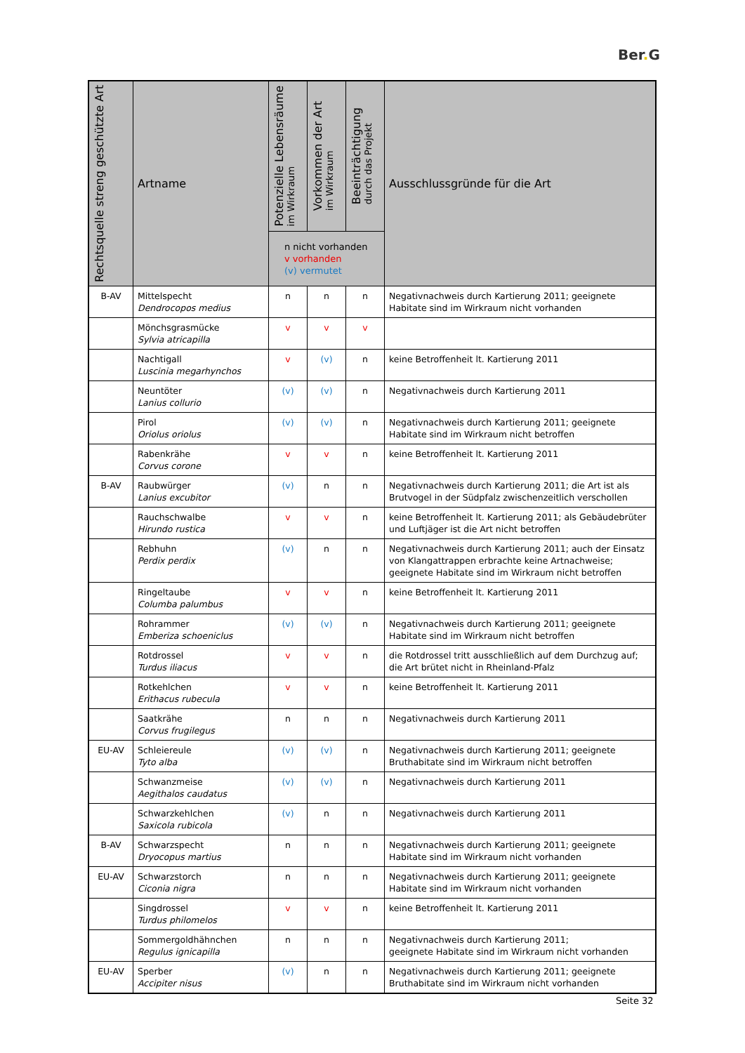Ber. G
| Rechtsquelle streng geschützte Art | Artname | Potenzielle Lebensräume im Wirkraum | Vorkommen der Art im Wirkraum | Beeinträchtigung durch das Projekt | Ausschlussgründe für die Art |
| --- | --- | --- | --- | --- | --- |
| | | n nicht vorhanden v vorhanden (v) vermutet | | | |
| B-AV | Mittelspecht Dendrocopos medius | n | n | n | Negativnachweis durch Kartierung 2011; geeignete Habitate sind im Wirkraum nicht vorhanden |
| | Mönchsgrasmücke Sylvia atricapilla | v | v | v | |
| | Nachtigall Luscinia megarhynchos | v | (v) | n | keine Betroffenheit lt. Kartierung 2011 |
| | Neuntöter Lanius collurio | (v) | (v) | n | Negativnachweis durch Kartierung 2011 |
| | Pirol Oriolus oriolus | (v) | (v) | n | Negativnachweis durch Kartierung 2011; geeignete Habitate sind im Wirkraum nicht betroffen |
| | Rabenkrähe Corvus corone | v | v | n | keine Betroffenheit lt. Kartierung 2011 |
| B-AV | Raubwürger Lanius excubitor | (v) | n | n | Negativnachweis durch Kartierung 2011; die Art ist als Brutvogel in der Südpfalz zwischenzeitlich verschollen |
| | Rauchschwalbe Hirundo rustica | v | v | n | keine Betroffenheit lt. Kartierung 2011; als Gebäudebrüter und Luftjäger ist die Art nicht betroffen |
| | Rebhuhn Perdix perdix | (v) | n | n | Negativnachweis durch Kartierung 2011; auch der Einsatz von Klangattrappen erbrachte keine Artnachweise; geeignete Habitate sind im Wirkraum nicht betroffen |
| | Ringeltaube Columba palumbus | v | v | n | keine Betroffenheit lt. Kartierung 2011 |
| | Rohrammer Emberiza schoeniclus | (v) | (v) | n | Negativnachweis durch Kartierung 2011; geeignete Habitate sind im Wirkraum nicht betroffen |
| | Rotdrossel Turdus iliacus | v | v | n | die Rotdrossel tritt ausschließlich auf dem Durchzug auf; die Art brütet nicht in Rheinland-Pfalz |
| | Rotkehlchen Erithacus rubecula | v | v | n | keine Betroffenheit lt. Kartierung 2011 |
| | Saatkrähe Corvus frugilegus | n | n | n | Negativnachweis durch Kartierung 2011 |
| EU-AV | Schleiereule Tyto alba | (v) | (v) | n | Negativnachweis durch Kartierung 2011; geeignete Bruthabitate sind im Wirkraum nicht betroffen |
| | Schwanzmeise Aegithalos caudatus | (v) | (v) | n | Negativnachweis durch Kartierung 2011 |
| | Schwarzkehlchen Saxicola rubicola | (v) | n | n | Negativnachweis durch Kartierung 2011 |
| B-AV | Schwarzspecht Dryocopus martius | n | n | n | Negativnachweis durch Kartierung 2011; geeignete Habitate sind im Wirkraum nicht vorhanden |
| EU-AV | Schwarzstorch Ciconia nigra | n | n | n | Negativnachweis durch Kartierung 2011; geeignete Habitate sind im Wirkraum nicht vorhanden |
| | Singdrossel Turdus philomelos | v | v | n | keine Betroffenheit lt. Kartierung 2011 |
| | Sommergoldhähnchen Regulus ignicapilla | n | n | n | Negativnachweis durch Kartierung 2011; geeignete Habitate sind im Wirkraum nicht vorhanden |
| EU-AV | Sperber Accipiter nisus | (v) | n | n | Negativnachweis durch Kartierung 2011; geeignete Bruthabitate sind im Wirkraum nicht vorhanden |
Seite 32